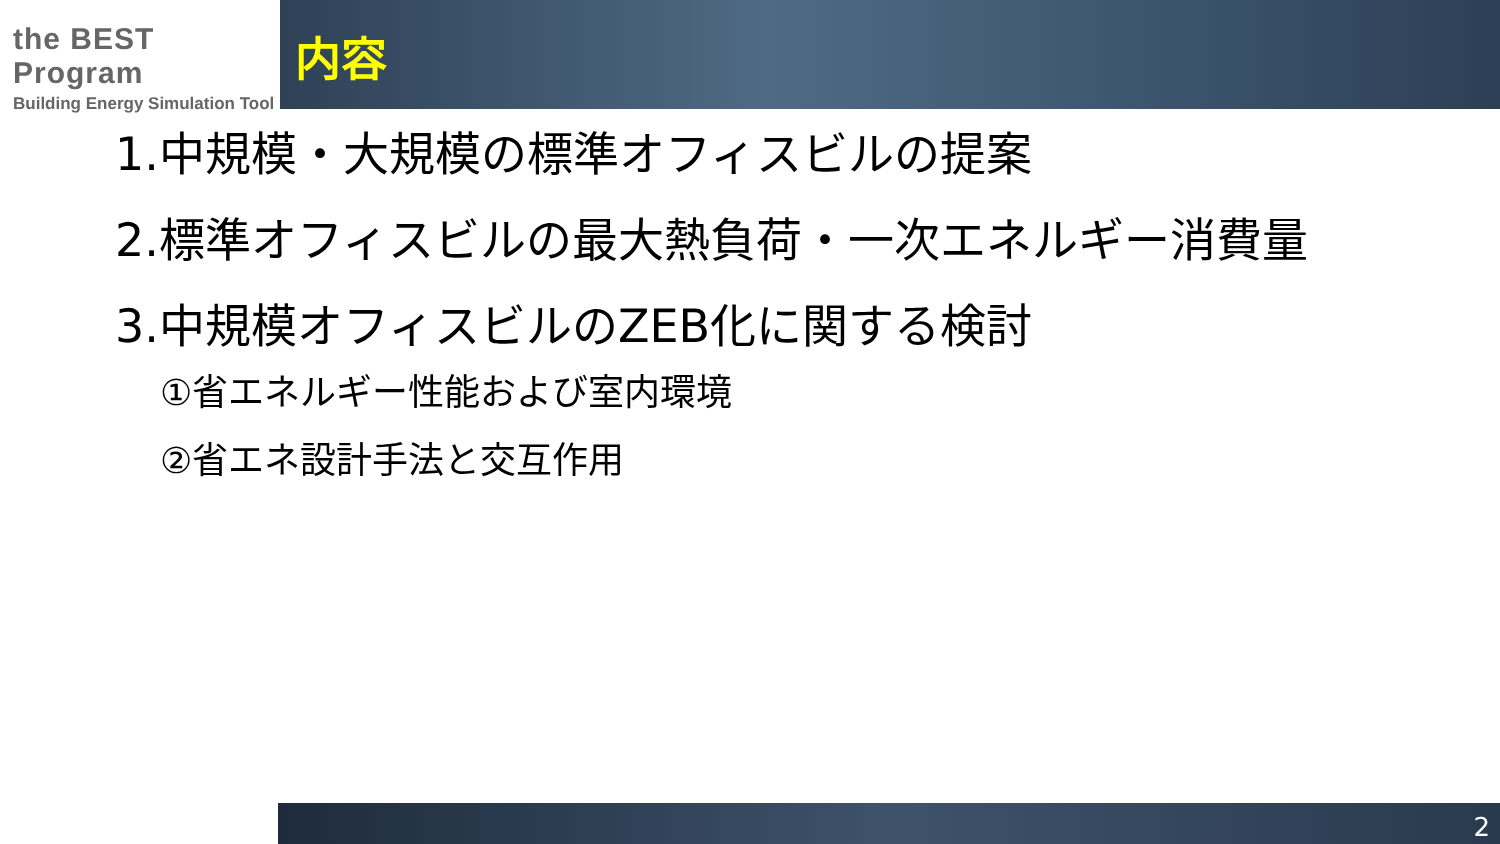the BEST Program
Building Energy Simulation Tool
内容
1.中規模・大規模の標準オフィスビルの提案
2.標準オフィスビルの最大熱負荷・一次エネルギー消費量
3.中規模オフィスビルのZEB化に関する検討
①省エネルギー性能および室内環境
②省エネ設計手法と交互作用
2